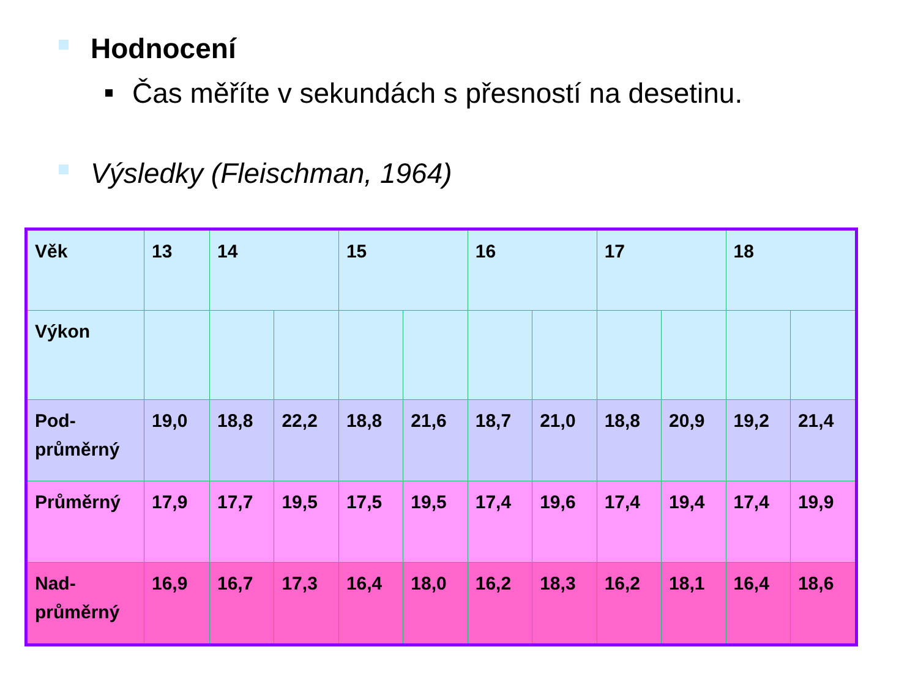Hodnocení
Čas měříte v sekundách s přesností na desetinu.
Výsledky (Fleischman, 1964)
| Věk | 13 | 14 | | 15 | | 16 | | 17 | | 18 | |
| Výkon | | | | | | | | | | | |
| Pod- průměrný | 19,0 | 18,8 | 22,2 | 18,8 | 21,6 | 18,7 | 21,0 | 18,8 | 20,9 | 19,2 | 21,4 |
| Průměrný | 17,9 | 17,7 | 19,5 | 17,5 | 19,5 | 17,4 | 19,6 | 17,4 | 19,4 | 17,4 | 19,9 |
| Nad- průměrný | 16,9 | 16,7 | 17,3 | 16,4 | 18,0 | 16,2 | 18,3 | 16,2 | 18,1 | 16,4 | 18,6 |